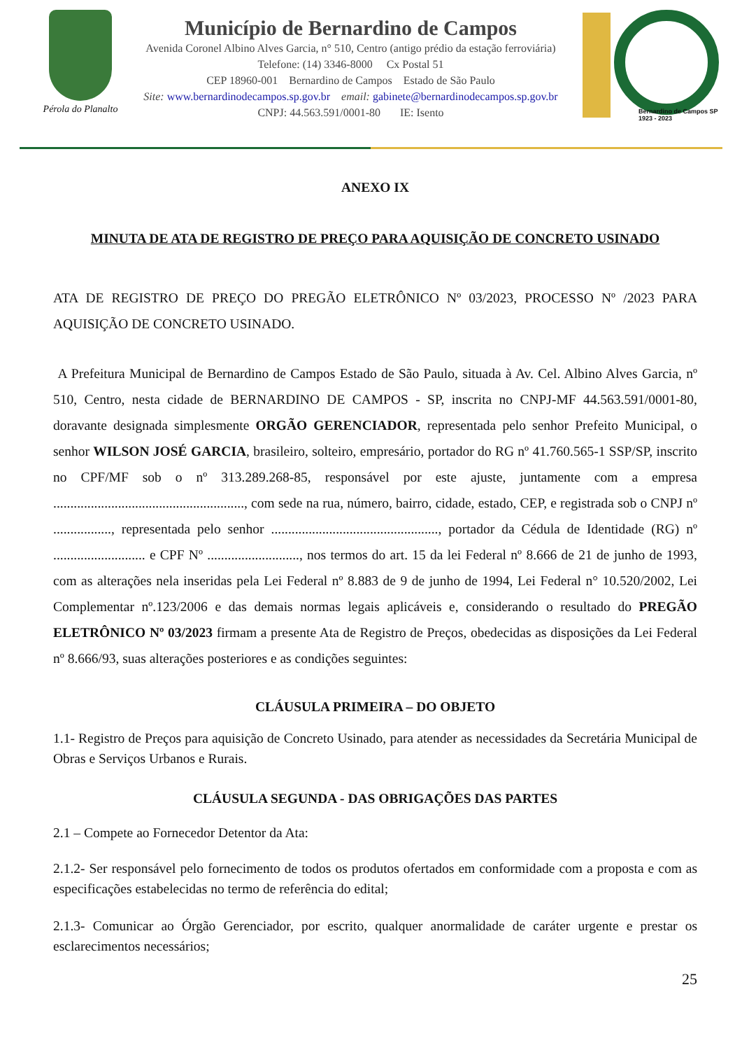Pérola do Planalto
Município de Bernardino de Campos
Avenida Coronel Albino Alves Garcia, n° 510, Centro (antigo prédio da estação ferroviária)
Telefone: (14) 3346-8000 Cx Postal 51
CEP 18960-001 Bernardino de Campos Estado de São Paulo
Site: www.bernardinodecampos.sp.gov.br email: gabinete@bernardinodecampos.sp.gov.br
CNPJ: 44.563.591/0001-80 IE: Isento
Bernardino de Campos SP
1923 - 2023
ANEXO IX
MINUTA DE ATA DE REGISTRO DE PREÇO PARA AQUISIÇÃO DE CONCRETO USINADO
ATA DE REGISTRO DE PREÇO DO PREGÃO ELETRÔNICO Nº 03/2023, PROCESSO Nº /2023 PARA AQUISIÇÃO DE CONCRETO USINADO.
A Prefeitura Municipal de Bernardino de Campos Estado de São Paulo, situada à Av. Cel. Albino Alves Garcia, nº 510, Centro, nesta cidade de BERNARDINO DE CAMPOS - SP, inscrita no CNPJ-MF 44.563.591/0001-80, doravante designada simplesmente ORGÃO GERENCIADOR, representada pelo senhor Prefeito Municipal, o senhor WILSON JOSÉ GARCIA, brasileiro, solteiro, empresário, portador do RG nº 41.760.565-1 SSP/SP, inscrito no CPF/MF sob o nº 313.289.268-85, responsável por este ajuste, juntamente com a empresa ........................................................, com sede na rua, número, bairro, cidade, estado, CEP, e registrada sob o CNPJ nº ................., representada pelo senhor ................................................., portador da Cédula de Identidade (RG) nº ........................... e CPF Nº ..........................., nos termos do art. 15 da lei Federal nº 8.666 de 21 de junho de 1993, com as alterações nela inseridas pela Lei Federal nº 8.883 de 9 de junho de 1994, Lei Federal n° 10.520/2002, Lei Complementar nº.123/2006 e das demais normas legais aplicáveis e, considerando o resultado do PREGÃO ELETRÔNICO Nº 03/2023 firmam a presente Ata de Registro de Preços, obedecidas as disposições da Lei Federal nº 8.666/93, suas alterações posteriores e as condições seguintes:
CLÁUSULA PRIMEIRA – DO OBJETO
1.1- Registro de Preços para aquisição de Concreto Usinado, para atender as necessidades da Secretária Municipal de Obras e Serviços Urbanos e Rurais.
CLÁUSULA SEGUNDA - DAS OBRIGAÇÕES DAS PARTES
2.1 – Compete ao Fornecedor Detentor da Ata:
2.1.2- Ser responsável pelo fornecimento de todos os produtos ofertados em conformidade com a proposta e com as especificações estabelecidas no termo de referência do edital;
2.1.3- Comunicar ao Órgão Gerenciador, por escrito, qualquer anormalidade de caráter urgente e prestar os esclarecimentos necessários;
25